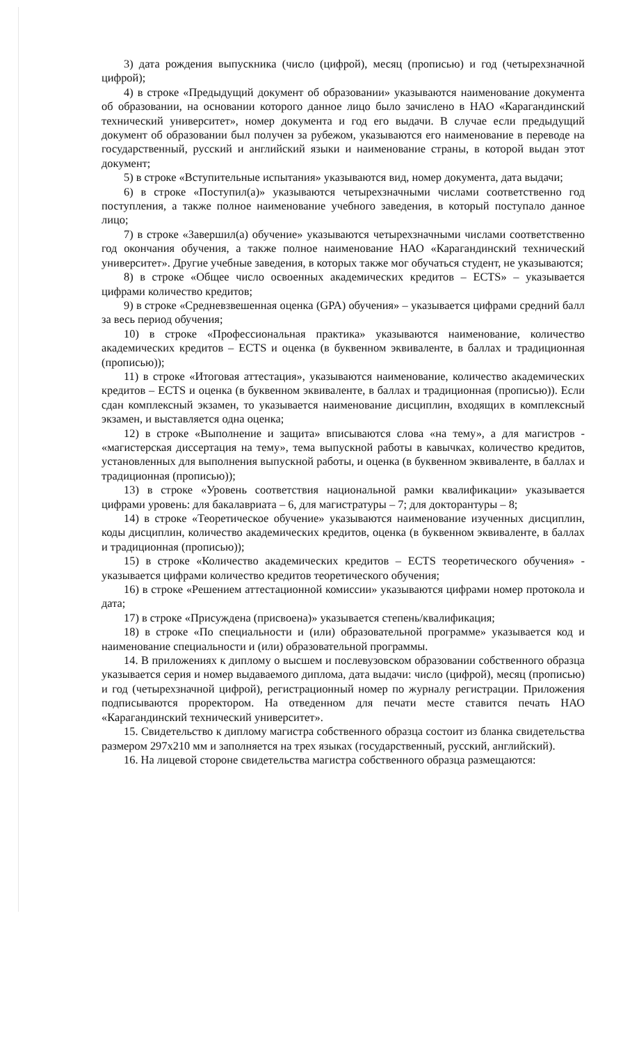3) дата рождения выпускника (число (цифрой), месяц (прописью) и год (четырехзначной цифрой);
4) в строке «Предыдущий документ об образовании» указываются наименование документа об образовании, на основании которого данное лицо было зачислено в НАО «Карагандинский технический университет», номер документа и год его выдачи. В случае если предыдущий документ об образовании был получен за рубежом, указываются его наименование в переводе на государственный, русский и английский языки и наименование страны, в которой выдан этот документ;
5) в строке «Вступительные испытания» указываются вид, номер документа, дата выдачи;
6) в строке «Поступил(а)» указываются четырехзначными числами соответственно год поступления, а также полное наименование учебного заведения, в который поступало данное лицо;
7) в строке «Завершил(а) обучение» указываются четырехзначными числами соответственно год окончания обучения, а также полное наименование НАО «Карагандинский технический университет». Другие учебные заведения, в которых также мог обучаться студент, не указываются;
8) в строке «Общее число освоенных академических кредитов – ECTS» – указывается цифрами количество кредитов;
9) в строке «Средневзвешенная оценка (GPA) обучения» – указывается цифрами средний балл за весь период обучения;
10) в строке «Профессиональная практика» указываются наименование, количество академических кредитов – ECTS и оценка (в буквенном эквиваленте, в баллах и традиционная (прописью));
11) в строке «Итоговая аттестация», указываются наименование, количество академических кредитов – ECTS и оценка (в буквенном эквиваленте, в баллах и традиционная (прописью)). Если сдан комплексный экзамен, то указывается наименование дисциплин, входящих в комплексный экзамен, и выставляется одна оценка;
12) в строке «Выполнение и защита» вписываются слова «на тему», а для магистров - «магистерская диссертация на тему», тема выпускной работы в кавычках, количество кредитов, установленных для выполнения выпускной работы, и оценка (в буквенном эквиваленте, в баллах и традиционная (прописью));
13) в строке «Уровень соответствия национальной рамки квалификации» указывается цифрами уровень: для бакалавриата – 6, для магистратуры – 7; для докторантуры – 8;
14) в строке «Теоретическое обучение» указываются наименование изученных дисциплин, коды дисциплин, количество академических кредитов, оценка (в буквенном эквиваленте, в баллах и традиционная (прописью));
15) в строке «Количество академических кредитов – ECTS теоретического обучения» - указывается цифрами количество кредитов теоретического обучения;
16) в строке «Решением аттестационной комиссии» указываются цифрами номер протокола и дата;
17) в строке «Присуждена (присвоена)» указывается степень/квалификация;
18) в строке «По специальности и (или) образовательной программе» указывается код и наименование специальности и (или) образовательной программы.
14. В приложениях к диплому о высшем и послевузовском образовании собственного образца указывается серия и номер выдаваемого диплома, дата выдачи: число (цифрой), месяц (прописью) и год (четырехзначной цифрой), регистрационный номер по журналу регистрации. Приложения подписываются проректором. На отведенном для печати месте ставится печать НАО «Карагандинский технический университет».
15. Свидетельство к диплому магистра собственного образца состоит из бланка свидетельства размером 297х210 мм и заполняется на трех языках (государственный, русский, английский).
16. На лицевой стороне свидетельства магистра собственного образца размещаются: